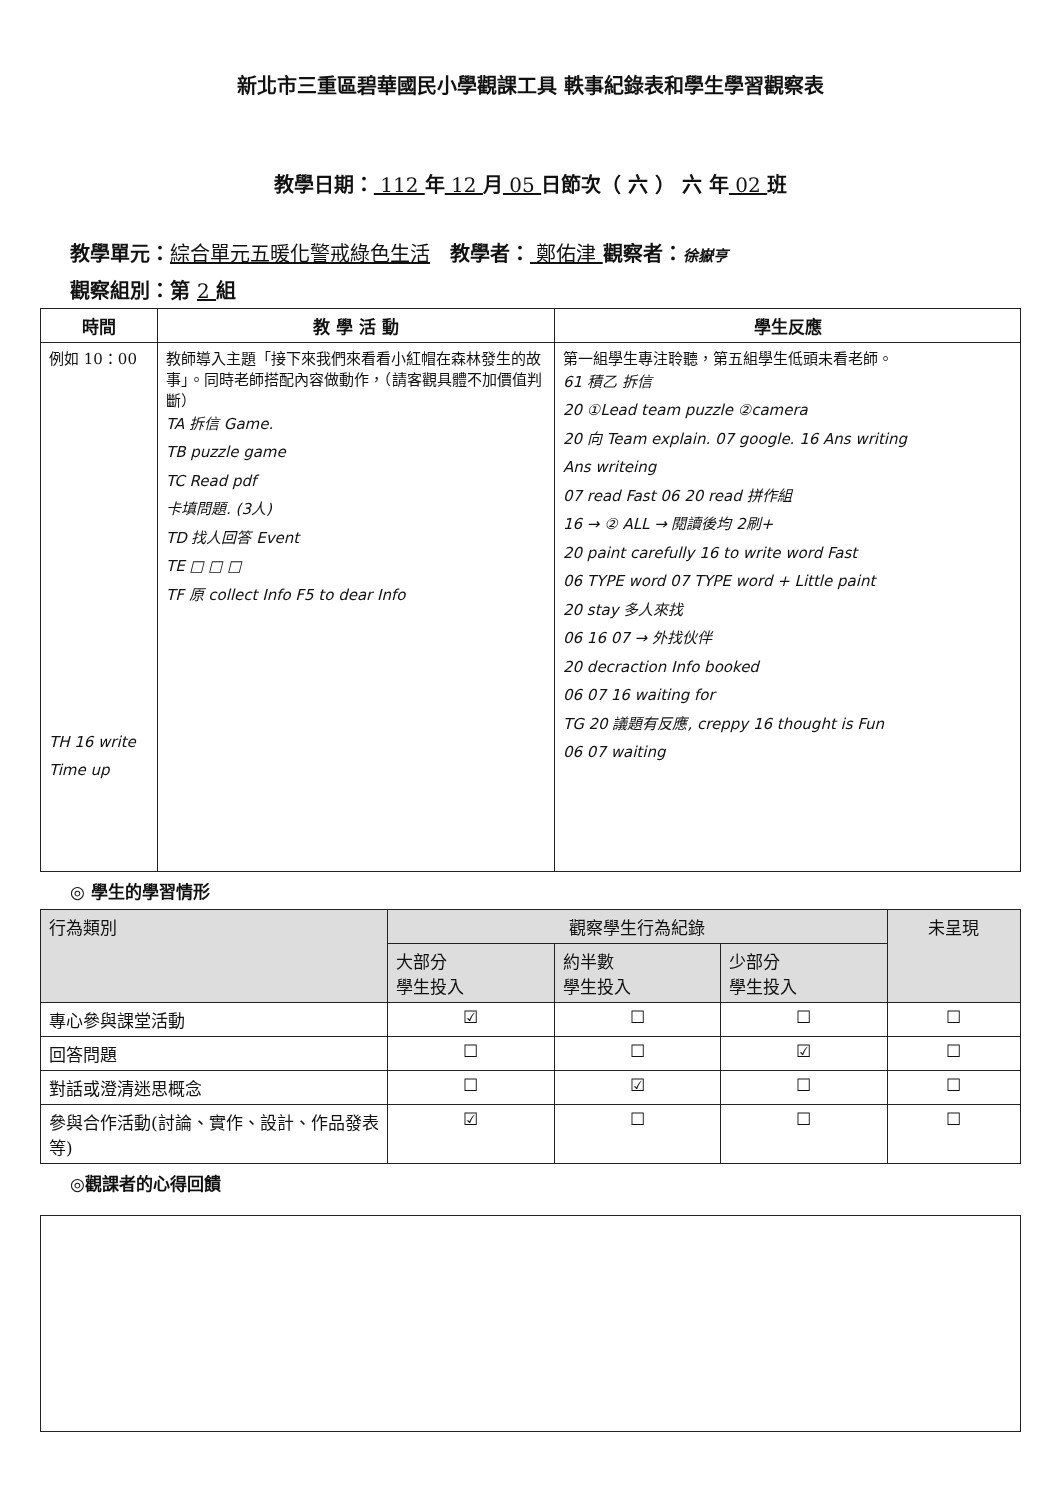新北市三重區碧華國民小學觀課工具 軼事紀錄表和學生學習觀察表
教學日期： 112 年 12 月 05 日節次（ 六 ） 六 年 02 班
教學單元：綜合單元五暖化警戒綠色生活　教學者： 鄭佑津 觀察者：徐嶽亨
觀察組別：第 2 組
| 時間 | 教 學 活 動 | 學生反應 |
| --- | --- | --- |
| 例如 10：00 TH 16 write Time up | 教師導入主題「接下來我們來看看小紅帽在森林發生的故事」。同時老師搭配內容做動作，（請客觀具體不加價值判斷） TA 拆信 Game. TB puzzle game TC Read pdf 卡填問題. (3人) TD 找人回答 Event TE □ □ □ TF 原 collect Info F5 to dear Info | 第一組學生專注聆聽，第五組學生低頭未看老師。 61 積乙 拆信 20 ①Lead team puzzle ②camera 20 向 Team explain. 07 google. 16 Ans writing Ans writeing 07 read Fast 06 20 read 拼作組 16 → ② ALL → 閱讀後均 2刷+ 20 paint carefully 16 to write word Fast 06 TYPE word 07 TYPE word + Little paint 20 stay 多人來找 06 16 07 → 外找伙伴 20 decraction Info booked 06 07 16 waiting for TG 20 議題有反應, creppy 16 thought is Fun 06 07 waiting |
◎ 學生的學習情形
| 行為類別 | 觀察學生行為紀錄 | | | 未呈現 |
| --- | --- | --- | --- | --- |
| | 大部分 學生投入 | 約半數 學生投入 | 少部分 學生投入 | |
| 專心參與課堂活動 | ☑ | ☐ | ☐ | ☐ |
| 回答問題 | ☐ | ☐ | ☑ | ☐ |
| 對話或澄清迷思概念 | ☐ | ☑ | ☐ | ☐ |
| 參與合作活動(討論、實作、設計、作品發表等) | ☑ | ☐ | ☐ | ☐ |
◎觀課者的心得回饋